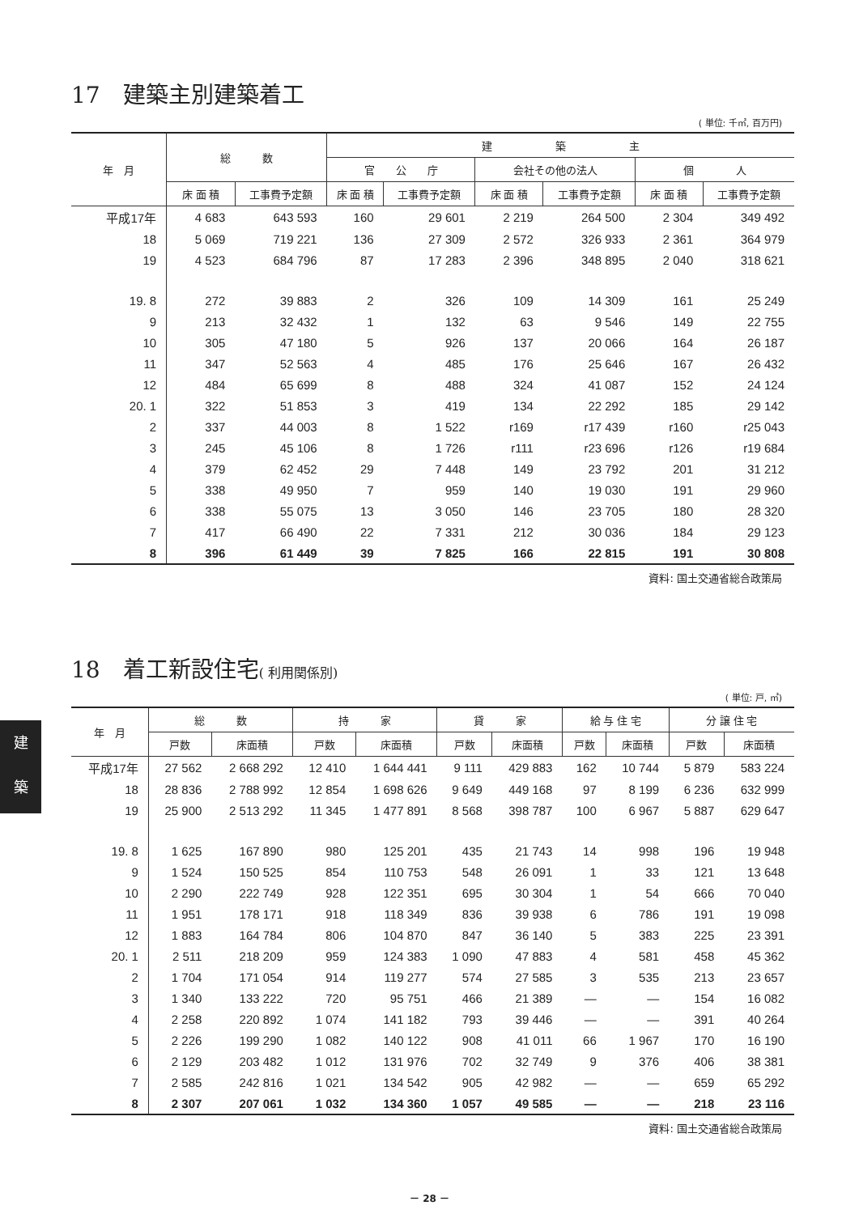17　建築主別建築着工
( 単位: 千㎡, 百万円)
| 年 月 | 総 数 | | 建 築 主 | | | | | |
| --- | --- | --- | --- | --- | --- | --- | --- | --- |
| | | | 官 公 庁 | | 会社その他の法人 | | 個 人 | |
| | 床 面 積 | 工事費予定額 | 床 面 積 | 工事費予定額 | 床 面 積 | 工事費予定額 | 床 面 積 | 工事費予定額 |
| 平成17年 | 4 683 | 643 593 | 160 | 29 601 | 2 219 | 264 500 | 2 304 | 349 492 |
| 18 | 5 069 | 719 221 | 136 | 27 309 | 2 572 | 326 933 | 2 361 | 364 979 |
| 19 | 4 523 | 684 796 | 87 | 17 283 | 2 396 | 348 895 | 2 040 | 318 621 |
| 19. 8 | 272 | 39 883 | 2 | 326 | 109 | 14 309 | 161 | 25 249 |
| 9 | 213 | 32 432 | 1 | 132 | 63 | 9 546 | 149 | 22 755 |
| 10 | 305 | 47 180 | 5 | 926 | 137 | 20 066 | 164 | 26 187 |
| 11 | 347 | 52 563 | 4 | 485 | 176 | 25 646 | 167 | 26 432 |
| 12 | 484 | 65 699 | 8 | 488 | 324 | 41 087 | 152 | 24 124 |
| 20. 1 | 322 | 51 853 | 3 | 419 | 134 | 22 292 | 185 | 29 142 |
| 2 | 337 | 44 003 | 8 | 1 522 | r169 | r17 439 | r160 | r25 043 |
| 3 | 245 | 45 106 | 8 | 1 726 | r111 | r23 696 | r126 | r19 684 |
| 4 | 379 | 62 452 | 29 | 7 448 | 149 | 23 792 | 201 | 31 212 |
| 5 | 338 | 49 950 | 7 | 959 | 140 | 19 030 | 191 | 29 960 |
| 6 | 338 | 55 075 | 13 | 3 050 | 146 | 23 705 | 180 | 28 320 |
| 7 | 417 | 66 490 | 22 | 7 331 | 212 | 30 036 | 184 | 29 123 |
| 8 | 396 | 61 449 | 39 | 7 825 | 166 | 22 815 | 191 | 30 808 |
資料: 国土交通省総合政策局
18　着工新設住宅( 利用関係別)
( 単位: 戸, ㎡)
| 年 月 | 総 数 | | 持 家 | | 貸 家 | | 給 与 住 宅 | | 分 譲 住 宅 | |
| --- | --- | --- | --- | --- | --- | --- | --- | --- | --- | --- |
| | 戸数 | 床面積 | 戸数 | 床面積 | 戸数 | 床面積 | 戸数 | 床面積 | 戸数 | 床面積 |
| 平成17年 | 27 562 | 2 668 292 | 12 410 | 1 644 441 | 9 111 | 429 883 | 162 | 10 744 | 5 879 | 583 224 |
| 18 | 28 836 | 2 788 992 | 12 854 | 1 698 626 | 9 649 | 449 168 | 97 | 8 199 | 6 236 | 632 999 |
| 19 | 25 900 | 2 513 292 | 11 345 | 1 477 891 | 8 568 | 398 787 | 100 | 6 967 | 5 887 | 629 647 |
| 19. 8 | 1 625 | 167 890 | 980 | 125 201 | 435 | 21 743 | 14 | 998 | 196 | 19 948 |
| 9 | 1 524 | 150 525 | 854 | 110 753 | 548 | 26 091 | 1 | 33 | 121 | 13 648 |
| 10 | 2 290 | 222 749 | 928 | 122 351 | 695 | 30 304 | 1 | 54 | 666 | 70 040 |
| 11 | 1 951 | 178 171 | 918 | 118 349 | 836 | 39 938 | 6 | 786 | 191 | 19 098 |
| 12 | 1 883 | 164 784 | 806 | 104 870 | 847 | 36 140 | 5 | 383 | 225 | 23 391 |
| 20. 1 | 2 511 | 218 209 | 959 | 124 383 | 1 090 | 47 883 | 4 | 581 | 458 | 45 362 |
| 2 | 1 704 | 171 054 | 914 | 119 277 | 574 | 27 585 | 3 | 535 | 213 | 23 657 |
| 3 | 1 340 | 133 222 | 720 | 95 751 | 466 | 21 389 | — | — | 154 | 16 082 |
| 4 | 2 258 | 220 892 | 1 074 | 141 182 | 793 | 39 446 | — | — | 391 | 40 264 |
| 5 | 2 226 | 199 290 | 1 082 | 140 122 | 908 | 41 011 | 66 | 1 967 | 170 | 16 190 |
| 6 | 2 129 | 203 482 | 1 012 | 131 976 | 702 | 32 749 | 9 | 376 | 406 | 38 381 |
| 7 | 2 585 | 242 816 | 1 021 | 134 542 | 905 | 42 982 | — | — | 659 | 65 292 |
| 8 | 2 307 | 207 061 | 1 032 | 134 360 | 1 057 | 49 585 | — | — | 218 | 23 116 |
資料: 国土交通省総合政策局
建
築
－ 28 －